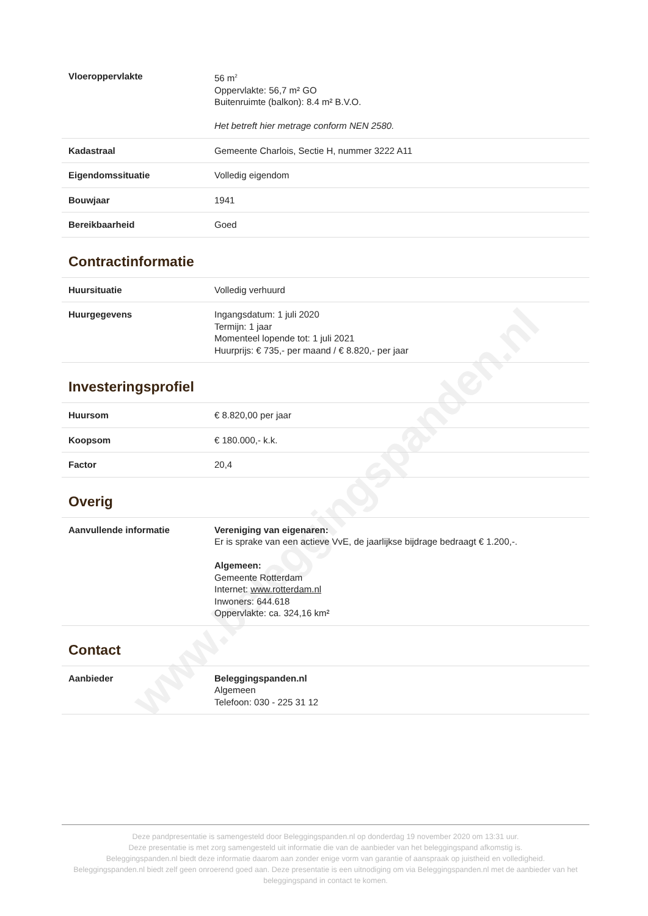www.beleggingspanden.nl
| Vloeroppervlakte | 56 m<sup>2</sup> Oppervlakte: 56,7 m² GO Buitenruimte (balkon): 8.4 m² B.V.O. Het betreft hier metrage conform NEN 2580. |
| Kadastraal | Gemeente Charlois, Sectie H, nummer 3222 A11 |
| Eigendomssituatie | Volledig eigendom |
| Bouwjaar | 1941 |
| Bereikbaarheid | Goed |
Contractinformatie
| Huursituatie | Volledig verhuurd |
| Huurgegevens | Ingangsdatum: 1 juli 2020 Termijn: 1 jaar Momenteel lopende tot: 1 juli 2021 Huurprijs: € 735,- per maand / € 8.820,- per jaar |
Investeringsprofiel
| Huursom | € 8.820,00 per jaar |
| Koopsom | € 180.000,- k.k. |
| Factor | 20,4 |
Overig
| Aanvullende informatie | Vereniging van eigenaren: Er is sprake van een actieve VvE, de jaarlijkse bijdrage bedraagt € 1.200,-. Algemeen: Gemeente Rotterdam Internet: www.rotterdam.nl Inwoners: 644.618 Oppervlakte: ca. 324,16 km² |
Contact
| Aanbieder | Beleggingspanden.nl Algemeen Telefoon: 030 - 225 31 12 |
Deze pandpresentatie is samengesteld door Beleggingspanden.nl op donderdag 19 november 2020 om 13:31 uur.
Deze presentatie is met zorg samengesteld uit informatie die van de aanbieder van het beleggingspand afkomstig is.
Beleggingspanden.nl biedt deze informatie daarom aan zonder enige vorm van garantie of aanspraak op juistheid en volledigheid.
Beleggingspanden.nl biedt zelf geen onroerend goed aan. Deze presentatie is een uitnodiging om via Beleggingspanden.nl met de aanbieder van het beleggingspand in contact te komen.